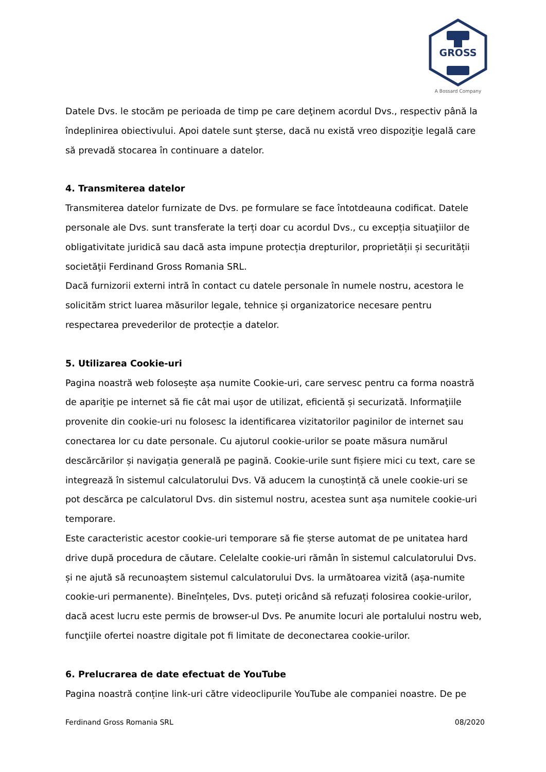GROSS
A Bossard Company
Datele Dvs. le stocăm pe perioada de timp pe care deţinem acordul Dvs., respectiv până la îndeplinirea obiectivului. Apoi datele sunt şterse, dacă nu există vreo dispoziţie legală care să prevadă stocarea în continuare a datelor.
4. Transmiterea datelor
Transmiterea datelor furnizate de Dvs. pe formulare se face întotdeauna codificat. Datele personale ale Dvs. sunt transferate la terți doar cu acordul Dvs., cu excepția situaţiilor de obligativitate juridică sau dacă asta impune protecția drepturilor, proprietății și securității societăţii Ferdinand Gross Romania SRL.
Dacă furnizorii externi intră în contact cu datele personale în numele nostru, acestora le solicităm strict luarea măsurilor legale, tehnice și organizatorice necesare pentru respectarea prevederilor de protecție a datelor.
5. Utilizarea Cookie-uri
Pagina noastră web folosește așa numite Cookie-uri, care servesc pentru ca forma noastră de apariţie pe internet să fie cât mai ușor de utilizat, eficientă și securizată. Informaţiile provenite din cookie-uri nu folosesc la identificarea vizitatorilor paginilor de internet sau conectarea lor cu date personale. Cu ajutorul cookie-urilor se poate măsura numărul descărcărilor și navigația generală pe pagină. Cookie-urile sunt fișiere mici cu text, care se integrează în sistemul calculatorului Dvs. Vă aducem la cunoștință că unele cookie-uri se pot descărca pe calculatorul Dvs. din sistemul nostru, acestea sunt așa numitele cookie-uri temporare.
Este caracteristic acestor cookie-uri temporare să fie șterse automat de pe unitatea hard drive după procedura de căutare. Celelalte cookie-uri rămân în sistemul calculatorului Dvs. și ne ajută să recunoaștem sistemul calculatorului Dvs. la următoarea vizită (așa-numite cookie-uri permanente). Bineînțeles, Dvs. puteți oricând să refuzați folosirea cookie-urilor, dacă acest lucru este permis de browser-ul Dvs. Pe anumite locuri ale portalului nostru web, funcţiile ofertei noastre digitale pot fi limitate de deconectarea cookie-urilor.
6. Prelucrarea de date efectuat de YouTube
Pagina noastră conține link-uri către videoclipurile YouTube ale companiei noastre. De pe
Ferdinand Gross Romania SRL 08/2020